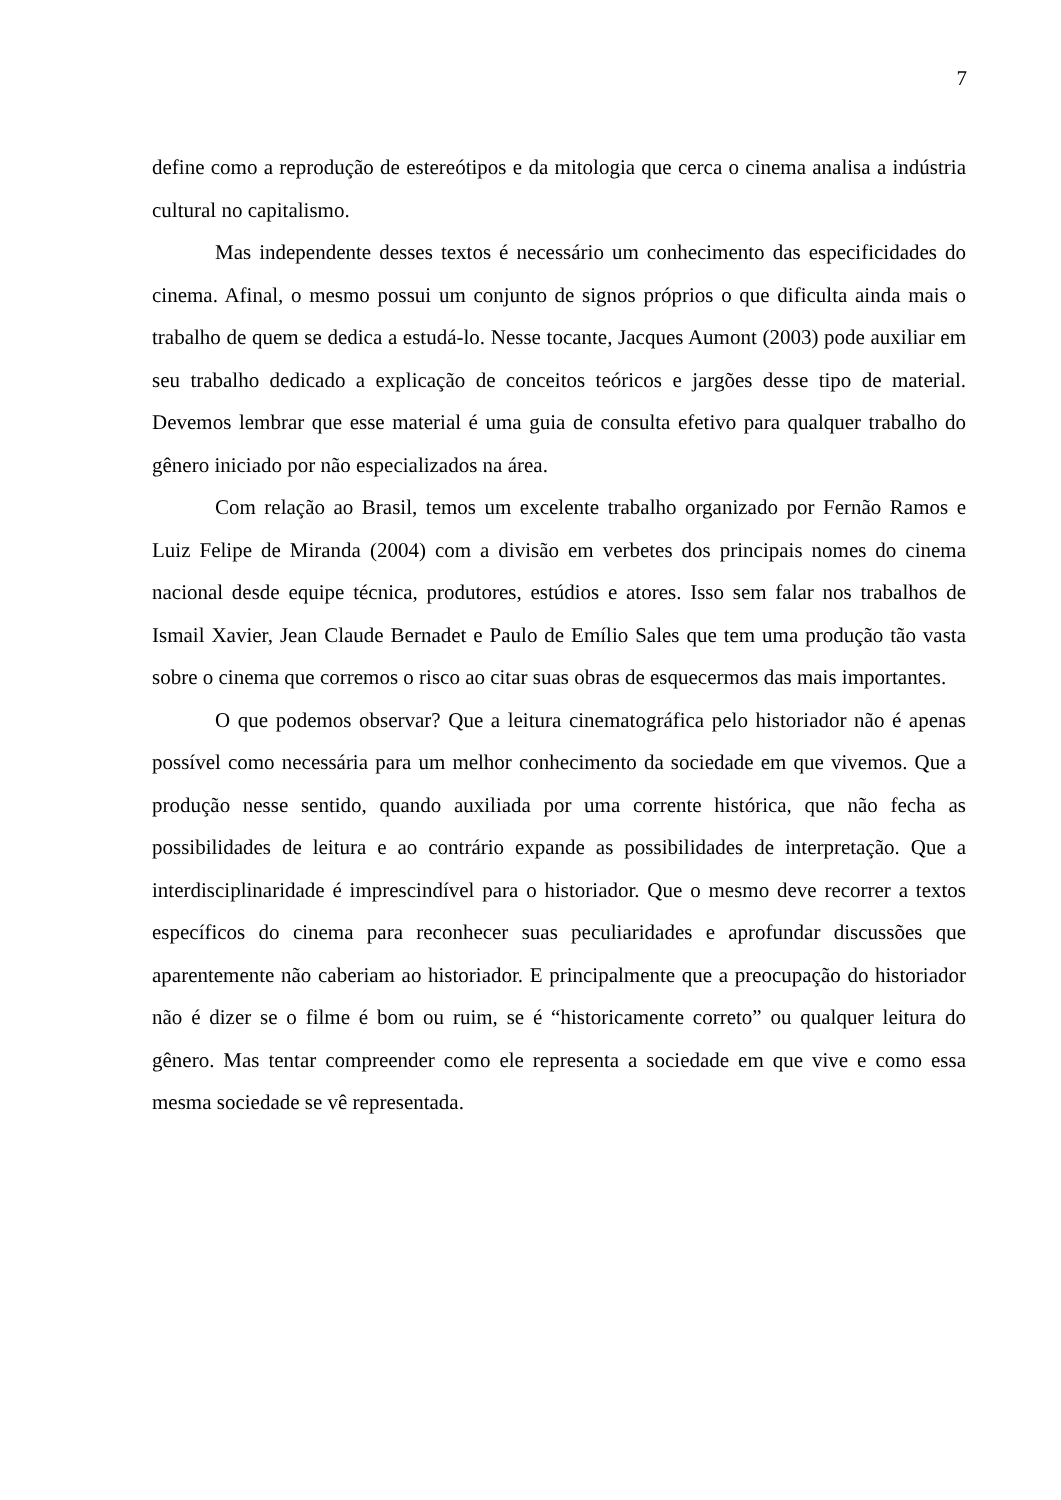7
define como a reprodução de estereótipos e da mitologia que cerca o cinema analisa a indústria cultural no capitalismo.
Mas independente desses textos é necessário um conhecimento das especificidades do cinema. Afinal, o mesmo possui um conjunto de signos próprios o que dificulta ainda mais o trabalho de quem se dedica a estudá-lo. Nesse tocante, Jacques Aumont (2003) pode auxiliar em seu trabalho dedicado a explicação de conceitos teóricos e jargões desse tipo de material. Devemos lembrar que esse material é uma guia de consulta efetivo para qualquer trabalho do gênero iniciado por não especializados na área.
Com relação ao Brasil, temos um excelente trabalho organizado por Fernão Ramos e Luiz Felipe de Miranda (2004) com a divisão em verbetes dos principais nomes do cinema nacional desde equipe técnica, produtores, estúdios e atores. Isso sem falar nos trabalhos de Ismail Xavier, Jean Claude Bernadet e Paulo de Emílio Sales que tem uma produção tão vasta sobre o cinema que corremos o risco ao citar suas obras de esquecermos das mais importantes.
O que podemos observar? Que a leitura cinematográfica pelo historiador não é apenas possível como necessária para um melhor conhecimento da sociedade em que vivemos. Que a produção nesse sentido, quando auxiliada por uma corrente histórica, que não fecha as possibilidades de leitura e ao contrário expande as possibilidades de interpretação. Que a interdisciplinaridade é imprescindível para o historiador. Que o mesmo deve recorrer a textos específicos do cinema para reconhecer suas peculiaridades e aprofundar discussões que aparentemente não caberiam ao historiador. E principalmente que a preocupação do historiador não é dizer se o filme é bom ou ruim, se é “historicamente correto” ou qualquer leitura do gênero. Mas tentar compreender como ele representa a sociedade em que vive e como essa mesma sociedade se vê representada.